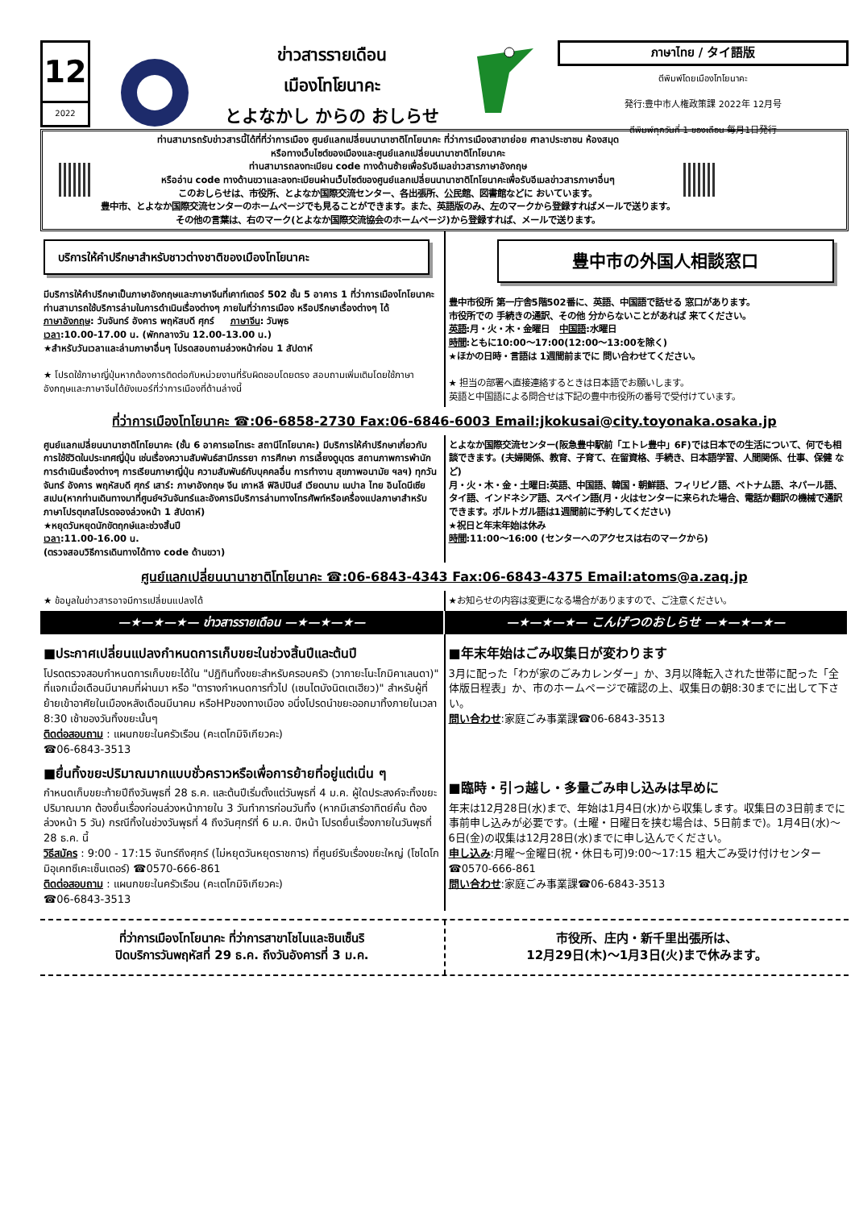12
2022
ข่าวสารรายเดือน
เมืองโทโยนาคะ
とよなかし からの おしらせ
ภาษาไทย / タイ語版
ตีพิมพ์โดยเมืองโทโยนาคะ
発行:豊中市人権政策課 2022年 12月号
ตีพิมพ์ทุกวันที่ 1 ของเดือน 毎月1日発行
ท่านสามารถรับข่าวสารนี้ได้ที่ที่ว่าการเมือง ศูนย์แลกเปลี่ยนนานาชาติโทโยนาคะ ที่ว่าการเมืองสาขาย่อย ศาลาประชาชน ห้องสมุด
หรือทางเว็บไซต์ของเมืองและศูนย์แลกเปลี่ยนนานาชาติโทโยนาคะ
ท่านสามารถลงทะเบียน code ทางด้านซ้ายเพื่อรับอีเมลข่าวสารภาษาอังกฤษ
หรืออ่าน code ทางด้านขวาและลงทะเบียนผ่านเว็บไซต์ของศูนย์แลกเปลี่ยนนานาชาติโทโยนาคะเพื่อรับอีเมลข่าวสารภาษาอื่นๆ
このおしらせは、市役所、とよなか国際交流センター、各出張所、公民館、図書館などに おいています。
豊中市、とよなか国際交流センターのホームページでも見ることができます。また、英語版のみ、左のマークから登録すればメールで送ります。
その他の言葉は、右のマーク(とよなか国際交流協会のホームページ)から登録すれば、メールで送ります。
บริการให้คำปรึกษาสำหรับชาวต่างชาติของเมืองโทโยนาคะ
มีบริการให้คำปรึกษาเป็นภาษาอังกฤษและภาษาจีนที่เคาท์เตอร์ 502 ชั้น 5 อาคาร 1 ที่ว่าการเมืองโทโยนาคะ ท่านสามารถใช้บริการล่ามในการดำเนินเรื่องต่างๆ ภายในที่ว่าการเมือง หรือปรึกษาเรื่องต่างๆ ได้
ภาษาอังกฤษ: วันจันทร์ อังคาร พฤหัสบดี ศุกร์ ภาษาจีน: วันพุธ
เวลา:10.00-17.00 น. (พักกลางวัน 12.00-13.00 น.)
★สำหรับวันเวลาและล่ามภาษาอื่นๆ โปรดสอบถามล่วงหน้าก่อน 1 สัปดาห์
★ โปรดใช้ภาษาญี่ปุ่นหากต้องการติดต่อกับหน่วยงานที่รับผิดชอบโดยตรง สอบถามเพิ่มเติมโดยใช้ภาษาอังกฤษและภาษาจีนได้ยังเบอร์ที่ว่าการเมืองที่ด้านล่างนี้
豊中市の外国人相談窓口
豊中市役所 第一庁舎5階502番に、英語、中国語で話せる 窓口があります。
市役所での 手続きの通訳、その他 分からないことがあれば 来てください。
英語:月・火・木・金曜日 中国語:水曜日
時間:ともに10:00～17:00(12:00～13:00を除く)
★ほかの日時・言語は 1週間前までに 問い合わせてください。
★ 担当の部署へ直接連絡するときは日本語でお願いします。
英語と中国語による問合せは下記の豊中市役所の番号で受付けています。
ที่ว่าการเมืองโทโยนาคะ ☎:06-6858-2730 Fax:06-6846-6003 Email:jkokusai@city.toyonaka.osaka.jp
ศูนย์แลกเปลี่ยนนานาชาติโทโยนาคะ (ชั้น 6 อาคารเอโทเระ สถานีโทโยนาคะ) มีบริการให้คำปรึกษาเกี่ยวกับการใช้ชีวิตในประเทศญี่ปุ่น เช่นเรื่องความสัมพันธ์สามีภรรยา การศึกษา การเลี้ยงดูบุตร สถานภาพการพำนัก การดำเนินเรื่องต่างๆ การเรียนภาษาญี่ปุ่น ความสัมพันธ์กับบุคคลอื่น การทำงาน สุขภาพอนามัย ฯลฯ) ทุกวันจันทร์ อังคาร พฤหัสบดี ศุกร์ เสาร์: ภาษาอังกฤษ จีน เกาหลี ฟิลิปปินส์ เวียดนาม เนปาล ไทย อินโดนีเซียสเปน(หากท่านเดินทางมาที่ศูนย์ฯวันจันทร์และอังคารมีบริการล่ามทางโทรศัพท์หรือเครื่องแปลภาษาสำหรับภาษาโปรตุเกสโปรดจองล่วงหน้า 1 สัปดาห์)
★หยุดวันหยุดนักขัตฤกษ์และช่วงสิ้นปี
เวลา:11.00-16.00 น.
(ตรวจสอบวิธีการเดินทางได้ทาง code ด้านขวา)
とよなか国際交流センター(阪急豊中駅前「エトレ豊中」6F)では日本での生活について、何でも相談できます。(夫婦関係、教育、子育て、在留資格、手続き、日本語学習、人間関係、仕事、保健 など)
月・火・木・金・土曜日:英語、中国語、韓国・朝鮮語、フィリピノ語、ベトナム語、ネパール語、タイ語、インドネシア語、スペイン語(月・火はセンターに来られた場合、電話か翻訳の機械で通訳できます。ポルトガル語は1週間前に予約してください)
★祝日と年末年始は休み
時間:11:00～16:00 (センターへのアクセスは右のマークから)
ศูนย์แลกเปลี่ยนนานาชาติโทโยนาคะ ☎:06-6843-4343 Fax:06-6843-4375 Email:atoms@a.zaq.jp
★ ข้อมูลในข่าวสารอาจมีการเปลี่ยนแปลงได้
★お知らせの内容は変更になる場合がありますので、ご注意ください。
—★—★—★— ข่าวสารรายเดือน —★—★—★—
—★—★—★— こんげつのおしらせ —★—★—★—
■ประกาศเปลี่ยนแปลงกำหนดการเก็บขยะในช่วงสิ้นปีและต้นปี
โปรดตรวจสอบกำหนดการเก็บขยะได้ใน "ปฏิทินทิ้งขยะสำหรับครอบครัว (วากายะโนะโกมิคาเลนดา)" ที่แจกเมื่อเดือนมีนาคมที่ผ่านมา หรือ "ตารางกำหนดการทั่วไป (เซนไตบังนิตเตเฮียว)" สำหรับผู้ที่ย้ายเข้าอาศัยในเมืองหลังเดือนมีนาคม หรือHPของทางเมือง อนึ่งโปรดนำขยะออกมาทิ้งภายในเวลา 8:30 เช้าของวันทิ้งขยะนั้นๆ
ติดต่อสอบถาม : แผนกขยะในครัวเรือน (คะเตโกมิจิเกียวคะ)
☎06-6843-3513
■ยื่นทิ้งขยะปริมาณมากแบบชั่วคราวหรือเพื่อการย้ายที่อยู่แต่เนิ่น ๆ
กำหนดเก็บขยะท้ายปีถึงวันพุธที่ 28 ธ.ค. และต้นปีเริ่มตั้งแต่วันพุธที่ 4 ม.ค. ผู้ใดประสงค์จะทิ้งขยะปริมาณมาก ต้องยื่นเรื่องก่อนล่วงหน้าภายใน 3 วันทำการก่อนวันทิ้ง (หากมีเสาร์อาทิตย์คั่น ต้องล่วงหน้า 5 วัน) กรณีทิ้งในช่วงวันพุธที่ 4 ถึงวันศุกร์ที่ 6 ม.ค. ปีหน้า โปรดยื่นเรื่องภายในวันพุธที่ 28 ธ.ค. นี้
วิธีสมัคร : 9:00 - 17:15 จันทร์ถึงศุกร์ (ไม่หยุดวันหยุดราชการ) ที่ศูนย์รับเรื่องขยะใหญ่ (โซไดโกมิอุเคทซึเคะเซ็นเตอร์) ☎0570-666-861
ติดต่อสอบถาม : แผนกขยะในครัวเรือน (คะเตโกมิจิเกียวคะ)
☎06-6843-3513
■年末年始はごみ収集日が変わります
3月に配った「わが家のごみカレンダー」か、3月以降転入された世帯に配った「全体版日程表」か、市のホームページで確認の上、収集日の朝8:30までに出して下さい。
問い合わせ:家庭ごみ事業課☎06-6843-3513
■臨時・引っ越し・多量ごみ申し込みは早めに
年末は12月28日(水)まで、年始は1月4日(水)から収集します。収集日の3日前までに事前申し込みが必要です。(土曜・日曜日を挟む場合は、5日前まで)。1月4日(水)～6日(金)の収集は12月28日(水)までに申し込んでください。
申し込み:月曜～金曜日(祝・休日も可)9:00～17:15 粗大ごみ受け付けセンター ☎0570-666-861
問い合わせ:家庭ごみ事業課☎06-6843-3513
ที่ว่าการเมืองโทโยนาคะ ที่ว่าการสาขาโชไนและชินเซ็นริ
ปิดบริการวันพฤหัสที่ 29 ธ.ค. ถึงวันอังคารที่ 3 ม.ค.
市役所、庄内・新千里出張所は、
12月29日(木)～1月3日(火)まで休みます。